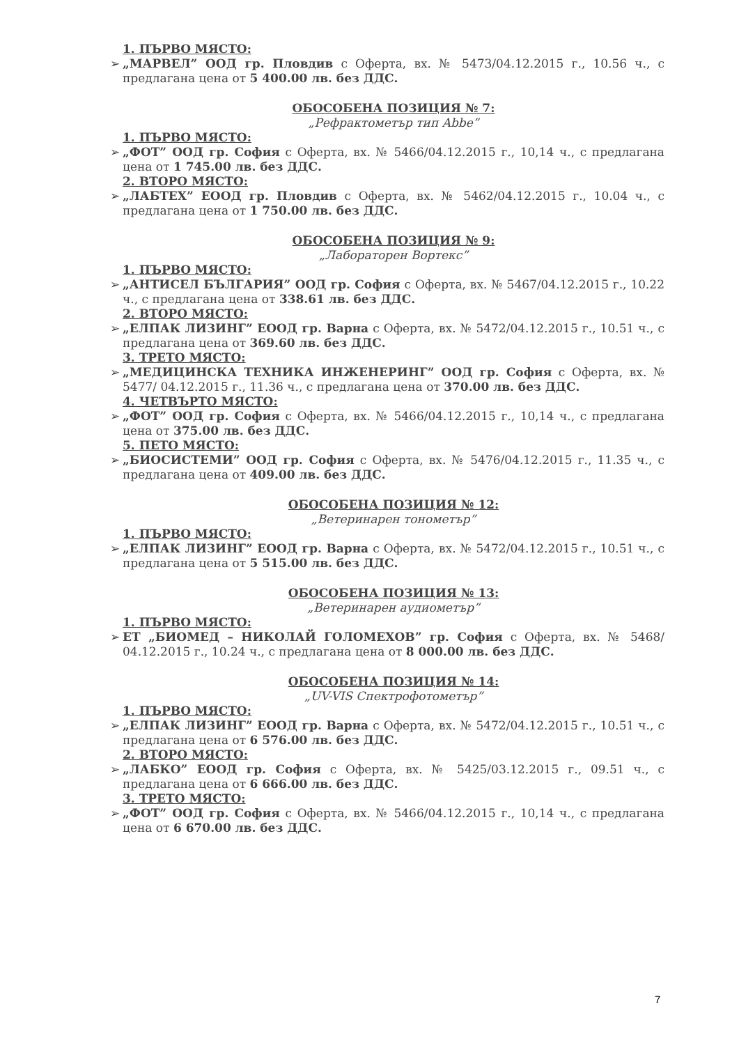1. ПЪРВО МЯСТО:
➢ „МАРВЕЛ” ООД гр. Пловдив с Оферта, вх. № 5473/04.12.2015 г., 10.56 ч., с предлагана цена от 5 400.00 лв. без ДДС.
ОБОСОБЕНА ПОЗИЦИЯ № 7:
„Рефрактометър тип Abbe”
1. ПЪРВО МЯСТО:
➢ „ФОТ” ООД гр. София с Оферта, вх. № 5466/04.12.2015 г., 10,14 ч., с предлагана цена от 1 745.00 лв. без ДДС.
2. ВТОРО МЯСТО:
➢ „ЛАБТЕХ” ЕООД гр. Пловдив с Оферта, вх. № 5462/04.12.2015 г., 10.04 ч., с предлагана цена от 1 750.00 лв. без ДДС.
ОБОСОБЕНА ПОЗИЦИЯ № 9:
„Лабораторен Вортекс”
1. ПЪРВО МЯСТО:
➢ „АНТИСЕЛ БЪЛГАРИЯ” ООД гр. София с Оферта, вх. № 5467/04.12.2015 г., 10.22 ч., с предлагана цена от 338.61 лв. без ДДС.
2. ВТОРО МЯСТО:
➢ „ЕЛПАК ЛИЗИНГ” ЕООД гр. Варна с Оферта, вх. № 5472/04.12.2015 г., 10.51 ч., с предлагана цена от 369.60 лв. без ДДС.
3. ТРЕТО МЯСТО:
➢ „МЕДИЦИНСКА ТЕХНИКА ИНЖЕНЕРИНГ” ООД гр. София с Оферта, вх. № 5477/ 04.12.2015 г., 11.36 ч., с предлагана цена от 370.00 лв. без ДДС.
4. ЧЕТВЪРТО МЯСТО:
➢ „ФОТ” ООД гр. София с Оферта, вх. № 5466/04.12.2015 г., 10,14 ч., с предлагана цена от 375.00 лв. без ДДС.
5. ПЕТО МЯСТО:
➢ „БИОСИСТЕМИ” ООД гр. София с Оферта, вх. № 5476/04.12.2015 г., 11.35 ч., с предлагана цена от 409.00 лв. без ДДС.
ОБОСОБЕНА ПОЗИЦИЯ № 12:
„Ветеринарен тонометър”
1. ПЪРВО МЯСТО:
➢ „ЕЛПАК ЛИЗИНГ” ЕООД гр. Варна с Оферта, вх. № 5472/04.12.2015 г., 10.51 ч., с предлагана цена от 5 515.00 лв. без ДДС.
ОБОСОБЕНА ПОЗИЦИЯ № 13:
„Ветеринарен аудиометър”
1. ПЪРВО МЯСТО:
➢ ЕТ „БИОМЕД – НИКОЛАЙ ГОЛОМЕХОВ” гр. София с Оферта, вх. № 5468/ 04.12.2015 г., 10.24 ч., с предлагана цена от 8 000.00 лв. без ДДС.
ОБОСОБЕНА ПОЗИЦИЯ № 14:
„UV-VIS Спектрофотометър”
1. ПЪРВО МЯСТО:
➢ „ЕЛПАК ЛИЗИНГ” ЕООД гр. Варна с Оферта, вх. № 5472/04.12.2015 г., 10.51 ч., с предлагана цена от 6 576.00 лв. без ДДС.
2. ВТОРО МЯСТО:
➢ „ЛАБКО” ЕООД гр. София с Оферта, вх. № 5425/03.12.2015 г., 09.51 ч., с предлагана цена от 6 666.00 лв. без ДДС.
3. ТРЕТО МЯСТО:
➢ „ФОТ” ООД гр. София с Оферта, вх. № 5466/04.12.2015 г., 10,14 ч., с предлагана цена от 6 670.00 лв. без ДДС.
7